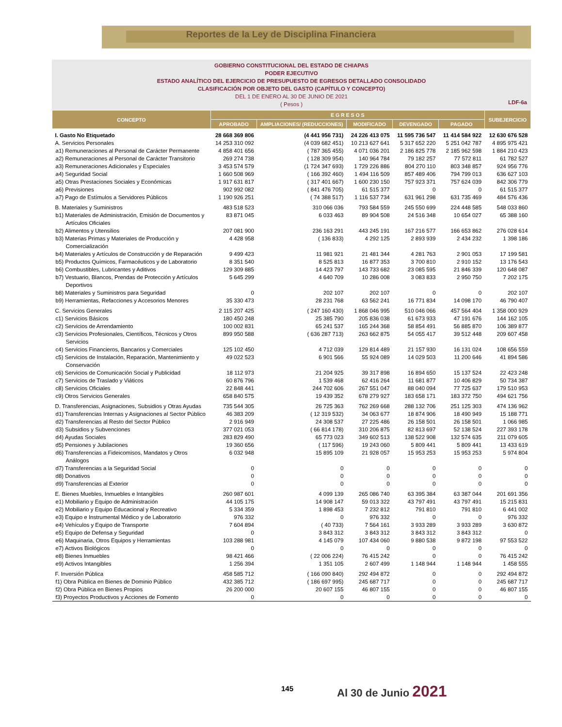Reportes de la Ley de Disciplina Financiera
GOBIERNO CONSTITUCIONAL DEL ESTADO DE CHIAPAS
PODER EJECUTIVO
ESTADO ANALÍTICO DEL EJERCICIO DE PRESUPUESTO DE EGRESOS DETALLADO CONSOLIDADO
CLASIFICACIÓN POR OBJETO DEL GASTO (CAPÍTULO Y CONCEPTO)
DEL 1 DE ENERO AL 30 DE JUNIO DE 2021
( Pesos )
LDF-6a
| CONCEPTO | E G R E S O S | | | | | SUBEJERCICIO |
| --- | --- | --- | --- | --- | --- | --- |
| | APROBADO | AMPLIACIONES/ (REDUCCIONES) | MODIFICADO | DEVENGADO | PAGADO | |
| I. Gasto No Etiquetado | 28 668 369 806 | (4 441 956 731) | 24 226 413 075 | 11 595 736 547 | 11 414 584 922 | 12 630 676 528 |
| A. Servicios Personales | 14 253 310 092 | (4 039 682 451) | 10 213 627 641 | 5 317 652 220 | 5 251 042 787 | 4 895 975 421 |
| a1) Remuneraciones al Personal de Carácter Permanente | 4 858 401 656 | ( 787 365 455) | 4 071 036 201 | 2 186 825 778 | 2 185 962 598 | 1 884 210 423 |
| a2) Remuneraciones al Personal de Carácter Transitorio | 269 274 738 | ( 128 309 954) | 140 964 784 | 79 182 257 | 77 572 811 | 61 782 527 |
| a3) Remuneraciones Adicionales y Especiales | 3 453 574 579 | (1 724 347 693) | 1 729 226 886 | 804 270 110 | 803 348 857 | 924 956 776 |
| a4) Seguridad Social | 1 660 508 969 | ( 166 392 460) | 1 494 116 509 | 857 489 406 | 794 799 013 | 636 627 103 |
| a5) Otras Prestaciones Sociales y Económicas | 1 917 631 817 | ( 317 401 667) | 1 600 230 150 | 757 923 371 | 757 624 039 | 842 306 779 |
| a6) Previsiones | 902 992 082 | ( 841 476 705) | 61 515 377 | 0 | 0 | 61 515 377 |
| a7) Pago de Estímulos a Servidores Públicos | 1 190 926 251 | ( 74 388 517) | 1 116 537 734 | 631 961 298 | 631 735 469 | 484 576 436 |
| B. Materiales y Suministros | 483 518 523 | 310 066 036 | 793 584 559 | 245 550 699 | 224 448 585 | 548 033 860 |
| b1) Materiales de Administración, Emisión de Documentos y Artículos Oficiales | 83 871 045 | 6 033 463 | 89 904 508 | 24 516 348 | 10 654 027 | 65 388 160 |
| b2) Alimentos y Utensilios | 207 081 900 | 236 163 291 | 443 245 191 | 167 216 577 | 166 653 862 | 276 028 614 |
| b3) Materias Primas y Materiales de Producción y Comercialización | 4 428 958 | ( 136 833) | 4 292 125 | 2 893 939 | 2 434 232 | 1 398 186 |
| b4) Materiales y Artículos de Construcción y de Reparación | 9 499 423 | 11 981 921 | 21 481 344 | 4 281 763 | 2 901 053 | 17 199 581 |
| b5) Productos Químicos, Farmacéuticos y de Laboratorio | 8 351 540 | 8 525 813 | 16 877 353 | 3 700 810 | 2 910 152 | 13 176 543 |
| b6) Combustibles, Lubricantes y Aditivos | 129 309 885 | 14 423 797 | 143 733 682 | 23 085 595 | 21 846 339 | 120 648 087 |
| b7) Vestuario, Blancos, Prendas de Protección y Artículos Deportivos | 5 645 299 | 4 640 709 | 10 286 008 | 3 083 833 | 2 950 750 | 7 202 175 |
| b8) Materiales y Suministros para Seguridad | 0 | 202 107 | 202 107 | 0 | 0 | 202 107 |
| b9) Herramientas, Refacciones y Accesorios Menores | 35 330 473 | 28 231 768 | 63 562 241 | 16 771 834 | 14 098 170 | 46 790 407 |
| C. Servicios Generales | 2 115 207 425 | ( 247 160 430) | 1 868 046 995 | 510 046 066 | 457 564 404 | 1 358 000 929 |
| c1) Servicios Básicos | 180 450 248 | 25 385 790 | 205 836 038 | 61 673 933 | 47 191 676 | 144 162 105 |
| c2) Servicios de Arrendamiento | 100 002 831 | 65 241 537 | 165 244 368 | 58 854 491 | 56 885 870 | 106 389 877 |
| c3) Servicios Profesionales, Científicos, Técnicos y Otros Servicios | 899 950 588 | ( 636 287 713) | 263 662 875 | 54 055 417 | 39 512 448 | 209 607 458 |
| c4) Servicios Financieros, Bancarios y Comerciales | 125 102 450 | 4 712 039 | 129 814 489 | 21 157 930 | 16 131 024 | 108 656 559 |
| c5) Servicios de Instalación, Reparación, Mantenimiento y Conservación | 49 022 523 | 6 901 566 | 55 924 089 | 14 029 503 | 11 200 646 | 41 894 586 |
| c6) Servicios de Comunicación Social y Publicidad | 18 112 973 | 21 204 925 | 39 317 898 | 16 894 650 | 15 137 524 | 22 423 248 |
| c7) Servicios de Traslado y Viáticos | 60 876 796 | 1 539 468 | 62 416 264 | 11 681 877 | 10 406 829 | 50 734 387 |
| c8) Servicios Oficiales | 22 848 441 | 244 702 606 | 267 551 047 | 88 040 094 | 77 725 637 | 179 510 953 |
| c9) Otros Servicios Generales | 658 840 575 | 19 439 352 | 678 279 927 | 183 658 171 | 183 372 750 | 494 621 756 |
| D. Transferencias, Asignaciones, Subsidios y Otras Ayudas | 735 544 305 | 26 725 363 | 762 269 668 | 288 132 706 | 251 125 303 | 474 136 962 |
| d1) Transferencias Internas y Asignaciones al Sector Público | 46 383 209 | ( 12 319 532) | 34 063 677 | 18 874 906 | 18 490 949 | 15 188 771 |
| d2) Transferencias al Resto del Sector Público | 2 916 949 | 24 308 537 | 27 225 486 | 26 158 501 | 26 158 501 | 1 066 985 |
| d3) Subsidios y Subvenciones | 377 021 053 | ( 66 814 178) | 310 206 875 | 82 813 697 | 52 138 524 | 227 393 178 |
| d4) Ayudas Sociales | 283 829 490 | 65 773 023 | 349 602 513 | 138 522 908 | 132 574 635 | 211 079 605 |
| d5) Pensiones y Jubilaciones | 19 360 656 | ( 117 596) | 19 243 060 | 5 809 441 | 5 809 441 | 13 433 619 |
| d6) Transferencias a Fideicomisos, Mandatos y Otros Análogos | 6 032 948 | 15 895 109 | 21 928 057 | 15 953 253 | 15 953 253 | 5 974 804 |
| d7) Transferencias a la Seguridad Social | 0 | 0 | 0 | 0 | 0 | 0 |
| d8) Donativos | 0 | 0 | 0 | 0 | 0 | 0 |
| d9) Transferencias al Exterior | 0 | 0 | 0 | 0 | 0 | 0 |
| E. Bienes Muebles, Inmuebles e Intangibles | 260 987 601 | 4 099 139 | 265 086 740 | 63 395 384 | 63 387 044 | 201 691 356 |
| e1) Mobiliario y Equipo de Administración | 44 105 175 | 14 908 147 | 59 013 322 | 43 797 491 | 43 797 491 | 15 215 831 |
| e2) Mobiliario y Equipo Educacional y Recreativo | 5 334 359 | 1 898 453 | 7 232 812 | 791 810 | 791 810 | 6 441 002 |
| e3) Equipo e Instrumental Médico y de Laboratorio | 976 332 | 0 | 976 332 | 0 | 0 | 976 332 |
| e4) Vehículos y Equipo de Transporte | 7 604 894 | ( 40 733) | 7 564 161 | 3 933 289 | 3 933 289 | 3 630 872 |
| e5) Equipo de Defensa y Seguridad | 0 | 3 843 312 | 3 843 312 | 3 843 312 | 3 843 312 | 0 |
| e6) Maquinaria, Otros Equipos y Herramientas | 103 288 981 | 4 145 079 | 107 434 060 | 9 880 538 | 9 872 198 | 97 553 522 |
| e7) Activos Biológicos | 0 | 0 | 0 | 0 | 0 | 0 |
| e8) Bienes Inmuebles | 98 421 466 | ( 22 006 224) | 76 415 242 | 0 | 0 | 76 415 242 |
| e9) Activos Intangibles | 1 256 394 | 1 351 105 | 2 607 499 | 1 148 944 | 1 148 944 | 1 458 555 |
| F. Inversión Pública | 458 585 712 | ( 166 090 840) | 292 494 872 | 0 | 0 | 292 494 872 |
| f1) Obra Pública en Bienes de Dominio Público | 432 385 712 | ( 186 697 995) | 245 687 717 | 0 | 0 | 245 687 717 |
| f2) Obra Pública en Bienes Propios | 26 200 000 | 20 607 155 | 46 807 155 | 0 | 0 | 46 807 155 |
| f3) Proyectos Productivos y Acciones de Fomento | 0 | 0 | 0 | 0 | 0 | 0 |
145 Al 30 de Junio 2021